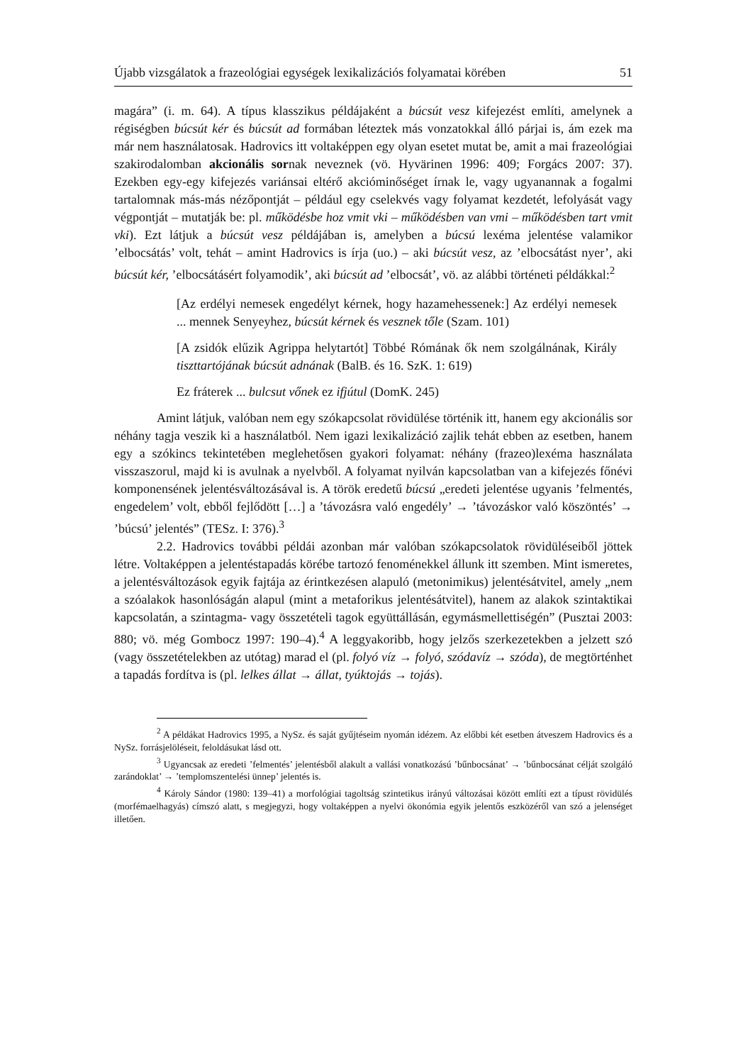Újabb vizsgálatok a frazeológiai egységek lexikalizációs folyamatai körében 51
magára” (i. m. 64). A típus klasszikus példájaként a búcsút vesz kifejezést említi, amelynek a régiségben búcsút kér és búcsút ad formában léteztek más vonzatokkal álló párjai is, ám ezek ma már nem használatosak. Hadrovics itt voltaképpen egy olyan esetet mutat be, amit a mai frazeológiai szakirodalomban akcionális sornak neveznek (vö. Hyvärinen 1996: 409; Forgács 2007: 37). Ezekben egy-egy kifejezés variánsai eltérő akcióminőséget írnak le, vagy ugyanannak a fogalmi tartalomnak más-más nézőpontját – például egy cselekvés vagy folyamat kezdetét, lefolyását vagy végpontját – mutatják be: pl. működésbe hoz vmit vki – működésben van vmi – működésben tart vmit vki). Ezt látjuk a búcsút vesz példájában is, amelyben a búcsú lexéma jelentése valamikor ’elbocsátás’ volt, tehát – amint Hadrovics is írja (uo.) – aki búcsút vesz, az ’elbocsátást nyer’, aki búcsút kér, ’elbocsátásért folyamodik’, aki búcsút ad ’elbocsát’, vö. az alábbi történeti példákkal:<sup>2</sup>
[Az erdélyi nemesek engedélyt kérnek, hogy hazamehessenek:] Az erdélyi nemesek ... mennek Senyeyhez, búcsút kérnek és vesznek tőle (Szam. 101)
[A zsidók elűzik Agrippa helytartót] Többé Rómának ők nem szolgálnának, Király tiszttartójának búcsút adnának (BalB. és 16. SzK. 1: 619)
Ez fráterek ... bulcsut vőnek ez ifjútul (DomK. 245)
Amint látjuk, valóban nem egy szókapcsolat rövidülése történik itt, hanem egy akcionális sor néhány tagja veszik ki a használatból. Nem igazi lexikalizáció zajlik tehát ebben az esetben, hanem egy a szókincs tekintetében meglehetősen gyakori folyamat: néhány (frazeo)lexéma használata visszaszorul, majd ki is avulnak a nyelvből. A folyamat nyilván kapcsolatban van a kifejezés főnévi komponensének jelentésváltozásával is. A török eredetű búcsú „eredeti jelentése ugyanis ’felmentés, engedelem’ volt, ebből fejlődött […] a ’távozásra való engedély’ → ’távozáskor való köszöntés’ → ’búcsú’ jelentés” (TESz. I: 376).<sup>3</sup>
2.2. Hadrovics további példái azonban már valóban szókapcsolatok rövidüléseiből jöttek létre. Voltaképpen a jelentéstapadás körébe tartozó fenoménekkel állunk itt szemben. Mint ismeretes, a jelentésváltozások egyik fajtája az érintkezésen alapuló (metonimikus) jelentésátvitel, amely „nem a szóalakok hasonlóságán alapul (mint a metaforikus jelentésátvitel), hanem az alakok szintaktikai kapcsolatán, a szintagma- vagy összetételi tagok együttállásán, egymásmellettiségén” (Pusztai 2003: 880; vö. még Gombocz 1997: 190–4).<sup>4</sup> A leggyakoribb, hogy jelzős szerkezetekben a jelzett szó (vagy összetételekben az utótag) marad el (pl. folyó víz → folyó, szódavíz → szóda), de megtörténhet a tapadás fordítva is (pl. lelkes állat → állat, tyúktojás → tojás).
<sup>2</sup> A példákat Hadrovics 1995, a NySz. és saját gyűjtéseim nyomán idézem. Az előbbi két esetben átveszem Hadrovics és a NySz. forrásjelöléseit, feloldásukat lásd ott.
<sup>3</sup> Ugyancsak az eredeti ’felmentés’ jelentésből alakult a vallási vonatkozású ’bűnbocsánat’ → ’bűnbocsánat célját szolgáló zarándoklat’ → ’templomszentelési ünnep’ jelentés is.
<sup>4</sup> Károly Sándor (1980: 139–41) a morfológiai tagoltság szintetikus irányú változásai között említi ezt a típust rövidülés (morfémaelhagyás) címszó alatt, s megjegyzi, hogy voltaképpen a nyelvi ökonómia egyik jelentős eszközéről van szó a jelenséget illetően.